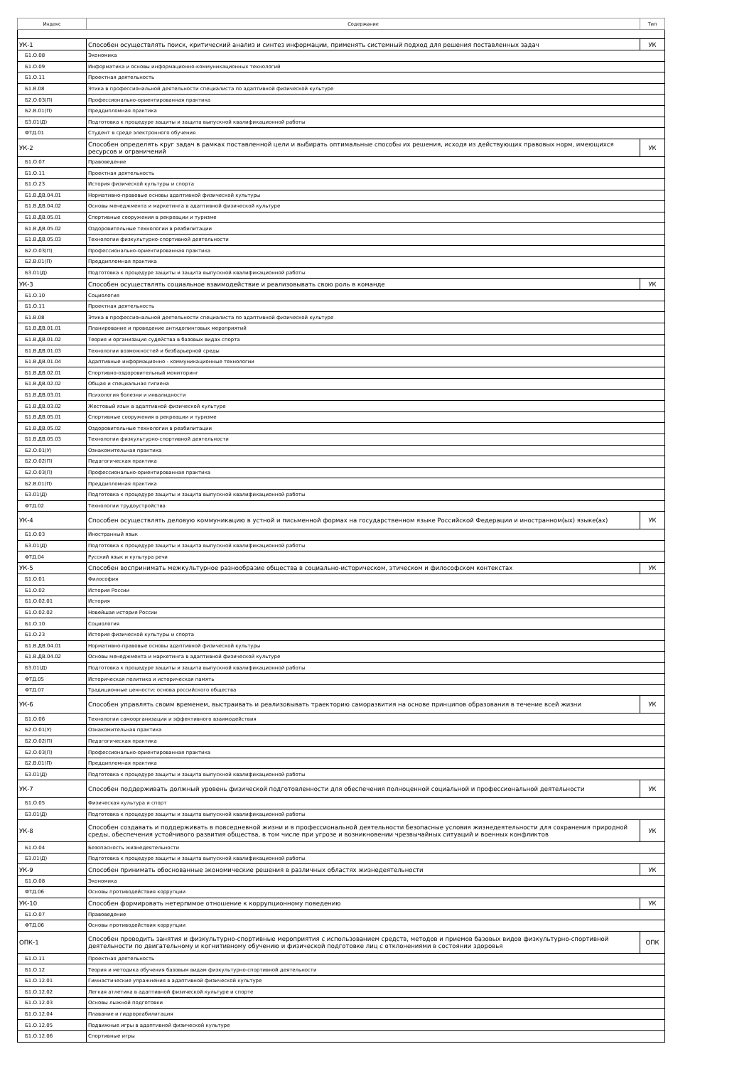| Индекс | Содержание | Тип |
| --- | --- | --- |
| УК-1 | Способен осуществлять поиск, критический анализ и синтез информации, применять системный подход для решения поставленных задач | УК |
| Б1.О.08 | Экономика | |
| Б1.О.09 | Информатика и основы информационно-коммуникационных технологий | |
| Б1.О.11 | Проектная деятельность | |
| Б1.В.08 | Этика в профессиональной деятельности специалиста по адаптивной физической культуре | |
| Б2.О.03(П) | Профессионально-ориентированная практика | |
| Б2.В.01(П) | Преддипломная практика | |
| Б3.01(Д) | Подготовка к процедуре защиты и защита выпускной квалификационной работы | |
| ФТД.01 | Студент в среде электронного обучения | |
| УК-2 | Способен определять круг задач в рамках поставленной цели и выбирать оптимальные способы их решения, исходя из действующих правовых норм, имеющихся ресурсов и ограничений | УК |
| Б1.О.07 | Правоведение | |
| Б1.О.11 | Проектная деятельность | |
| Б1.О.23 | История физической культуры и спорта | |
| Б1.В.ДВ.04.01 | Нормативно-правовые основы адаптивной физической культуры | |
| Б1.В.ДВ.04.02 | Основы менеджмента и маркетинга в адаптивной физической культуре | |
| Б1.В.ДВ.05.01 | Спортивные сооружения в рекреации и туризме | |
| Б1.В.ДВ.05.02 | Оздоровительные технологии в реабилитации | |
| Б1.В.ДВ.05.03 | Технологии физкультурно-спортивной деятельности | |
| Б2.О.03(П) | Профессионально-ориентированная практика | |
| Б2.В.01(П) | Преддипломная практика | |
| Б3.01(Д) | Подготовка к процедуре защиты и защита выпускной квалификационной работы | |
| УК-3 | Способен осуществлять социальное взаимодействие и реализовывать свою роль в команде | УК |
| Б1.О.10 | Социология | |
| Б1.О.11 | Проектная деятельность | |
| Б1.В.08 | Этика в профессиональной деятельности специалиста по адаптивной физической культуре | |
| Б1.В.ДВ.01.01 | Планирование и проведение антидопинговых мероприятий | |
| Б1.В.ДВ.01.02 | Теория и организация судейства в базовых видах спорта | |
| Б1.В.ДВ.01.03 | Технологии возможностей и безбарьерной среды | |
| Б1.В.ДВ.01.04 | Адаптивные информационно - коммуникационные технологии | |
| Б1.В.ДВ.02.01 | Спортивно-оздоровительный мониторинг | |
| Б1.В.ДВ.02.02 | Общая и специальная гигиена | |
| Б1.В.ДВ.03.01 | Психология болезни и инвалидности | |
| Б1.В.ДВ.03.02 | Жестовый язык в адаптивной физической культуре | |
| Б1.В.ДВ.05.01 | Спортивные сооружения в рекреации и туризме | |
| Б1.В.ДВ.05.02 | Оздоровительные технологии в реабилитации | |
| Б1.В.ДВ.05.03 | Технологии физкультурно-спортивной деятельности | |
| Б2.О.01(У) | Ознакомительная практика | |
| Б2.О.02(П) | Педагогическая практика | |
| Б2.О.03(П) | Профессионально-ориентированная практика | |
| Б2.В.01(П) | Преддипломная практика | |
| Б3.01(Д) | Подготовка к процедуре защиты и защита выпускной квалификационной работы | |
| ФТД.02 | Технологии трудоустройства | |
| УК-4 | Способен осуществлять деловую коммуникацию в устной и письменной формах на государственном языке Российской Федерации и иностранном(ых) языке(ах) | УК |
| Б1.О.03 | Иностранный язык | |
| Б3.01(Д) | Подготовка к процедуре защиты и защита выпускной квалификационной работы | |
| ФТД.04 | Русский язык и культура речи | |
| УК-5 | Способен воспринимать межкультурное разнообразие общества в социально-историческом, этическом и философском контекстах | УК |
| Б1.О.01 | Философия | |
| Б1.О.02 | История России | |
| Б1.О.02.01 | История | |
| Б1.О.02.02 | Новейшая история России | |
| Б1.О.10 | Социология | |
| Б1.О.23 | История физической культуры и спорта | |
| Б1.В.ДВ.04.01 | Нормативно-правовые основы адаптивной физической культуры | |
| Б1.В.ДВ.04.02 | Основы менеджмента и маркетинга в адаптивной физической культуре | |
| Б3.01(Д) | Подготовка к процедуре защиты и защита выпускной квалификационной работы | |
| ФТД.05 | Историческая политика и историческая память | |
| ФТД.07 | Традиционные ценности: основа российского общества | |
| УК-6 | Способен управлять своим временем, выстраивать и реализовывать траекторию саморазвития на основе принципов образования в течение всей жизни | УК |
| Б1.О.06 | Технологии самоорганизации и эффективного взаимодействия | |
| Б2.О.01(У) | Ознакомительная практика | |
| Б2.О.02(П) | Педагогическая практика | |
| Б2.О.03(П) | Профессионально-ориентированная практика | |
| Б2.В.01(П) | Преддипломная практика | |
| Б3.01(Д) | Подготовка к процедуре защиты и защита выпускной квалификационной работы | |
| УК-7 | Способен поддерживать должный уровень физической подготовленности для обеспечения полноценной социальной и профессиональной деятельности | УК |
| Б1.О.05 | Физическая культура и спорт | |
| Б3.01(Д) | Подготовка к процедуре защиты и защита выпускной квалификационной работы | |
| УК-8 | Способен создавать и поддерживать в повседневной жизни и в профессиональной деятельности безопасные условия жизнедеятельности для сохранения природной среды, обеспечения устойчивого развития общества, в том числе при угрозе и возникновении чрезвычайных ситуаций и военных конфликтов | УК |
| Б1.О.04 | Безопасность жизнедеятельности | |
| Б3.01(Д) | Подготовка к процедуре защиты и защита выпускной квалификационной работы | |
| УК-9 | Способен принимать обоснованные экономические решения в различных областях жизнедеятельности | УК |
| Б1.О.08 | Экономика | |
| ФТД.06 | Основы противодействия коррупции | |
| УК-10 | Способен формировать нетерпимое отношение к коррупционному поведению | УК |
| Б1.О.07 | Правоведение | |
| ФТД.06 | Основы противодействия коррупции | |
| ОПК-1 | Способен проводить занятия и физкультурно-спортивные мероприятия с использованием средств, методов и приемов базовых видов физкультурно-спортивной деятельности по двигательному и когнитивному обучению и физической подготовке лиц с отклонениями в состоянии здоровья | ОПК |
| Б1.О.11 | Проектная деятельность | |
| Б1.О.12 | Теория и методика обучения базовым видам физкультурно-спортивной деятельности | |
| Б1.О.12.01 | Гимнастические упражнения в адаптивной физической культуре | |
| Б1.О.12.02 | Легкая атлетика в адаптивной физической культуре и спорте | |
| Б1.О.12.03 | Основы лыжной подготовки | |
| Б1.О.12.04 | Плавание и гидрореабилитация | |
| Б1.О.12.05 | Подвижные игры в адаптивной физической культуре | |
| Б1.О.12.06 | Спортивные игры | |